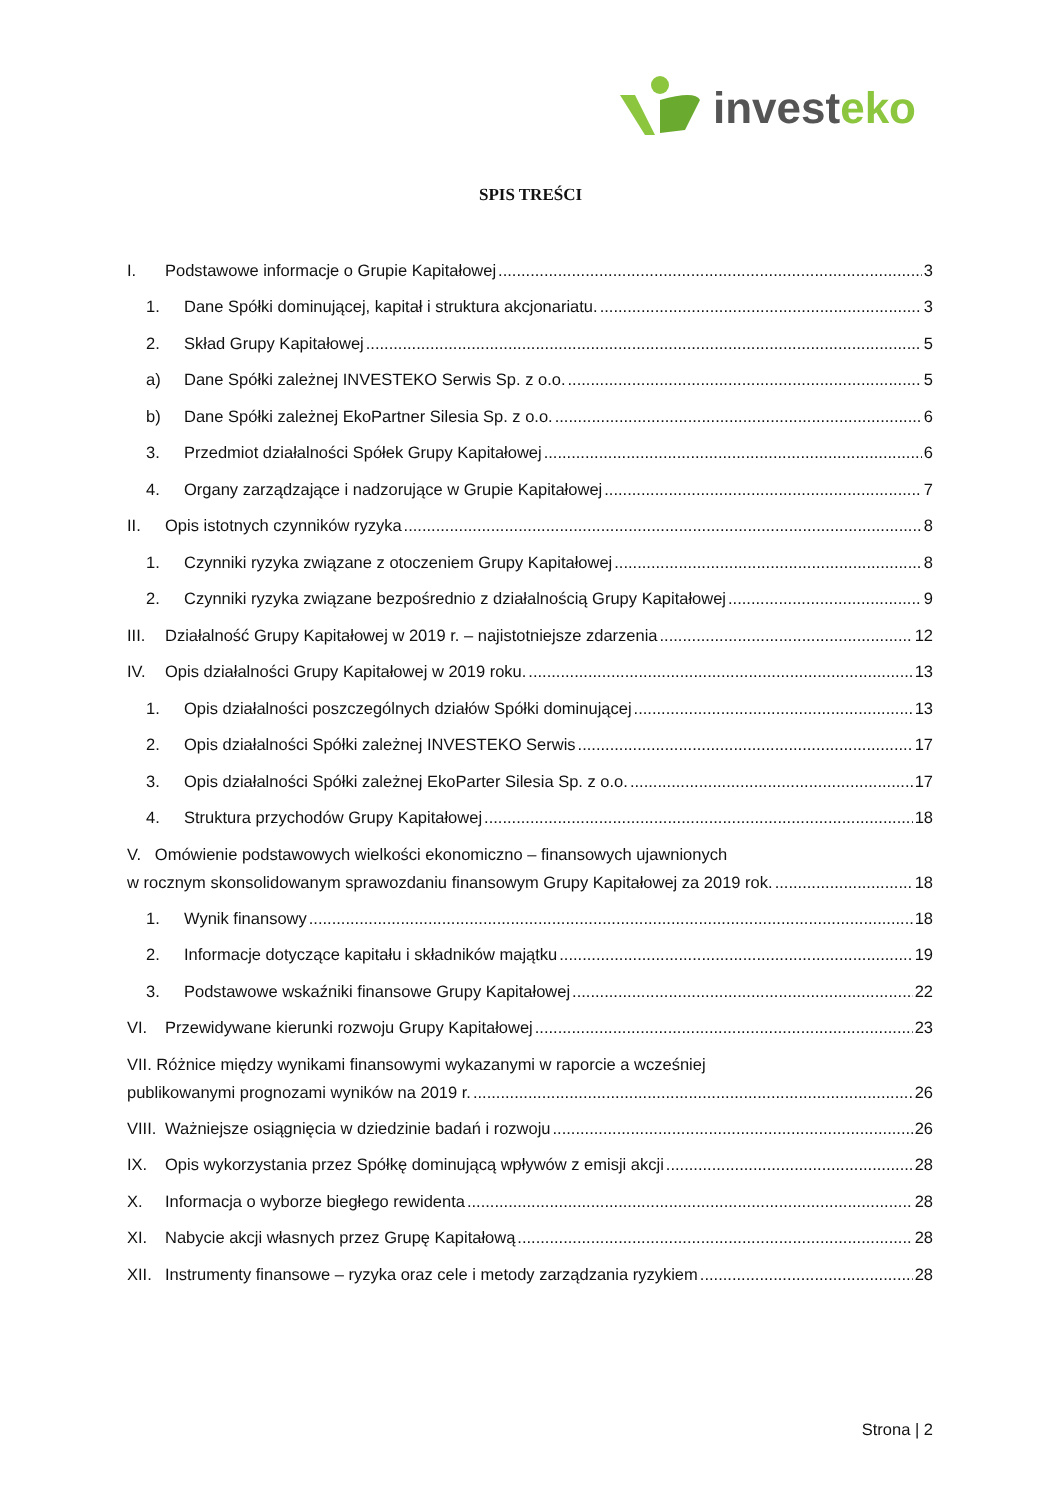investeko
SPIS TREŚCI
I. Podstawowe informacje o Grupie Kapitałowej 3
1. Dane Spółki dominującej, kapitał i struktura akcjonariatu. 3
2. Skład Grupy Kapitałowej 5
a) Dane Spółki zależnej INVESTEKO Serwis Sp. z o.o. 5
b) Dane Spółki zależnej EkoPartner Silesia Sp. z o.o. 6
3. Przedmiot działalności Spółek Grupy Kapitałowej 6
4. Organy zarządzające i nadzorujące w Grupie Kapitałowej 7
II. Opis istotnych czynników ryzyka 8
1. Czynniki ryzyka związane z otoczeniem Grupy Kapitałowej 8
2. Czynniki ryzyka związane bezpośrednio z działalnością Grupy Kapitałowej 9
III. Działalność Grupy Kapitałowej w 2019 r. – najistotniejsze zdarzenia 12
IV. Opis działalności Grupy Kapitałowej w 2019 roku. 13
1. Opis działalności poszczególnych działów Spółki dominującej 13
2. Opis działalności Spółki zależnej INVESTEKO Serwis 17
3. Opis działalności Spółki zależnej EkoParter Silesia Sp. z o.o. 17
4. Struktura przychodów Grupy Kapitałowej 18
V. Omówienie podstawowych wielkości ekonomiczno – finansowych ujawnionych
w rocznym skonsolidowanym sprawozdaniu finansowym Grupy Kapitałowej za 2019 rok. 18
1. Wynik finansowy 18
2. Informacje dotyczące kapitału i składników majątku 19
3. Podstawowe wskaźniki finansowe Grupy Kapitałowej 22
VI. Przewidywane kierunki rozwoju Grupy Kapitałowej 23
VII. Różnice między wynikami finansowymi wykazanymi w raporcie a wcześniej
publikowanymi prognozami wyników na 2019 r. 26
VIII. Ważniejsze osiągnięcia w dziedzinie badań i rozwoju 26
IX. Opis wykorzystania przez Spółkę dominującą wpływów z emisji akcji 28
X. Informacja o wyborze biegłego rewidenta 28
XI. Nabycie akcji własnych przez Grupę Kapitałową 28
XII. Instrumenty finansowe – ryzyka oraz cele i metody zarządzania ryzykiem 28
Strona | 2